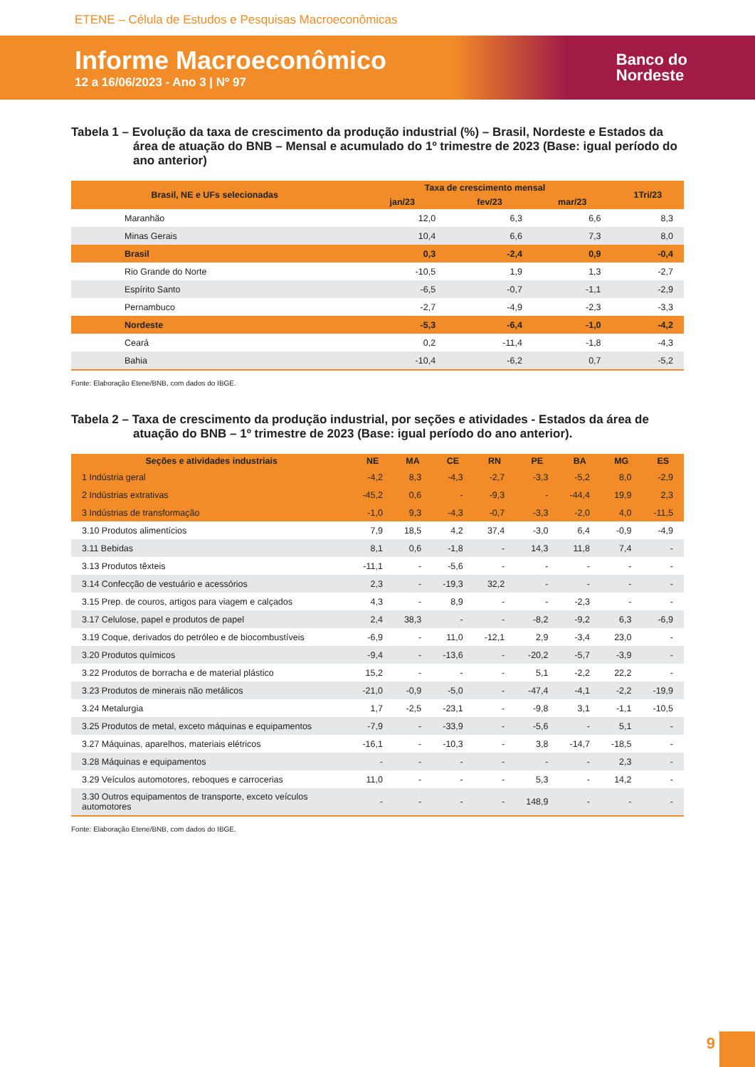ETENE – Célula de Estudos e Pesquisas Macroeconômicas
Informe Macroeconômico
12 a 16/06/2023 - Ano 3 | Nº 97
Banco do
Nordeste
Tabela 1 – Evolução da taxa de crescimento da produção industrial (%) – Brasil, Nordeste e Estados da área de atuação do BNB – Mensal e acumulado do 1º trimestre de 2023 (Base: igual período do ano anterior)
| Brasil, NE e UFs selecionadas | Taxa de crescimento mensal | | | 1Tri/23 |
| --- | --- | --- | --- | --- |
| | jan/23 | fev/23 | mar/23 | |
| Maranhão | 12,0 | 6,3 | 6,6 | 8,3 |
| Minas Gerais | 10,4 | 6,6 | 7,3 | 8,0 |
| Brasil | 0,3 | -2,4 | 0,9 | -0,4 |
| Rio Grande do Norte | -10,5 | 1,9 | 1,3 | -2,7 |
| Espírito Santo | -6,5 | -0,7 | -1,1 | -2,9 |
| Pernambuco | -2,7 | -4,9 | -2,3 | -3,3 |
| Nordeste | -5,3 | -6,4 | -1,0 | -4,2 |
| Ceará | 0,2 | -11,4 | -1,8 | -4,3 |
| Bahia | -10,4 | -6,2 | 0,7 | -5,2 |
Fonte: Elaboração Etene/BNB, com dados do IBGE.
Tabela 2 – Taxa de crescimento da produção industrial, por seções e atividades - Estados da área de atuação do BNB – 1º trimestre de 2023 (Base: igual período do ano anterior).
| Seções e atividades industriais | NE | MA | CE | RN | PE | BA | MG | ES |
| --- | --- | --- | --- | --- | --- | --- | --- | --- |
| 1 Indústria geral | -4,2 | 8,3 | -4,3 | -2,7 | -3,3 | -5,2 | 8,0 | -2,9 |
| 2 Indústrias extrativas | -45,2 | 0,6 | - | -9,3 | - | -44,4 | 19,9 | 2,3 |
| 3 Indústrias de transformação | -1,0 | 9,3 | -4,3 | -0,7 | -3,3 | -2,0 | 4,0 | -11,5 |
| 3.10 Produtos alimentícios | 7,9 | 18,5 | 4,2 | 37,4 | -3,0 | 6,4 | -0,9 | -4,9 |
| 3.11 Bebidas | 8,1 | 0,6 | -1,8 | - | 14,3 | 11,8 | 7,4 | - |
| 3.13 Produtos têxteis | -11,1 | - | -5,6 | - | - | - | - | - |
| 3.14 Confecção de vestuário e acessórios | 2,3 | - | -19,3 | 32,2 | - | - | - | - |
| 3.15 Prep. de couros, artigos para viagem e calçados | 4,3 | - | 8,9 | - | - | -2,3 | - | - |
| 3.17 Celulose, papel e produtos de papel | 2,4 | 38,3 | - | - | -8,2 | -9,2 | 6,3 | -6,9 |
| 3.19 Coque, derivados do petróleo e de biocombustíveis | -6,9 | - | 11,0 | -12,1 | 2,9 | -3,4 | 23,0 | - |
| 3.20 Produtos químicos | -9,4 | - | -13,6 | - | -20,2 | -5,7 | -3,9 | - |
| 3.22 Produtos de borracha e de material plástico | 15,2 | - | - | - | 5,1 | -2,2 | 22,2 | - |
| 3.23 Produtos de minerais não metálicos | -21,0 | -0,9 | -5,0 | - | -47,4 | -4,1 | -2,2 | -19,9 |
| 3.24 Metalurgia | 1,7 | -2,5 | -23,1 | - | -9,8 | 3,1 | -1,1 | -10,5 |
| 3.25 Produtos de metal, exceto máquinas e equipamentos | -7,9 | - | -33,9 | - | -5,6 | - | 5,1 | - |
| 3.27 Máquinas, aparelhos, materiais elétricos | -16,1 | - | -10,3 | - | 3,8 | -14,7 | -18,5 | - |
| 3.28 Máquinas e equipamentos | - | - | - | - | - | - | 2,3 | - |
| 3.29 Veículos automotores, reboques e carrocerias | 11,0 | - | - | - | 5,3 | - | 14,2 | - |
| 3.30 Outros equipamentos de transporte, exceto veículos automotores | - | - | - | - | 148,9 | - | - | - |
Fonte: Elaboração Etene/BNB, com dados do IBGE.
9